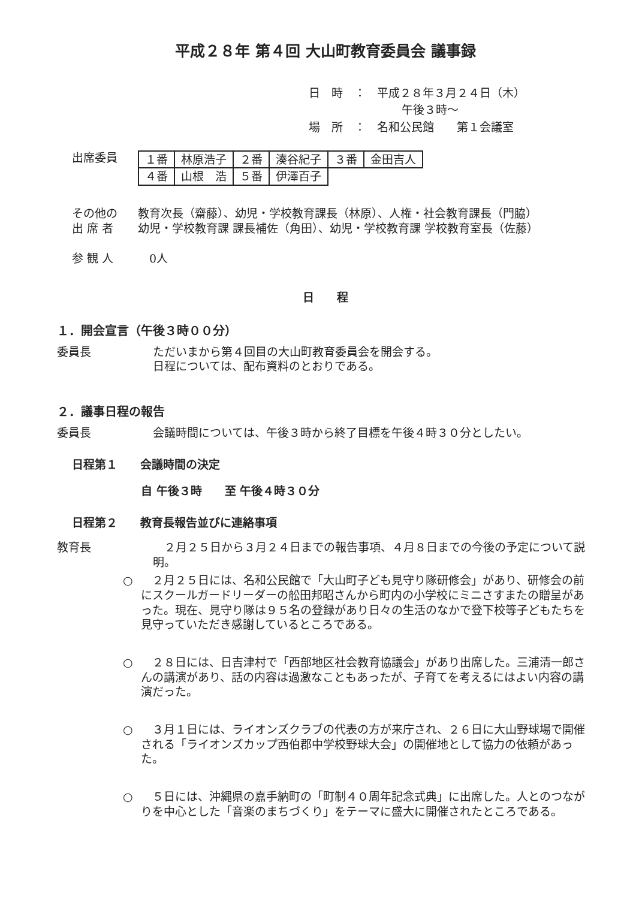平成２８年 第４回 大山町教育委員会 議事録
日　時　：　平成２８年３月２４日（木）
午後３時～
場　所　：　名和公民館　　第１会議室
出席委員
| １番 | 林原浩子 | ２番 | 湊谷紀子 | ３番 | 金田吉人 |
| ４番 | 山根 浩 | ５番 | 伊澤百子 | | |
その他の
出 席 者
教育次長（齋藤）、幼児・学校教育課長（林原）、人権・社会教育課長（門脇）
幼児・学校教育課 課長補佐（角田）、幼児・学校教育課 学校教育室長（佐藤）
参 観 人 　0人
日　　程
１．開会宣言（午後３時００分）
委員長 ただいまから第４回目の大山町教育委員会を開会する。
日程については、配布資料のとおりである。
２．議事日程の報告
委員長 会議時間については、午後３時から終了目標を午後４時３０分としたい。
日程第１　　会議時間の決定
自 午後３時　　至 午後４時３０分
日程第２　　教育長報告並びに連絡事項
教育長 　２月２５日から３月２４日までの報告事項、４月８日までの今後の予定について説明。
○ 　２月２５日には、名和公民館で「大山町子ども見守り隊研修会」があり、研修会の前にスクールガードリーダーの舩田邦昭さんから町内の小学校にミニさすまたの贈呈があった。現在、見守り隊は９５名の登録があり日々の生活のなかで登下校等子どもたちを見守っていただき感謝しているところである。
○ 　２８日には、日吉津村で「西部地区社会教育協議会」があり出席した。三浦清一郎さんの講演があり、話の内容は過激なこともあったが、子育てを考えるにはよい内容の講演だった。
○ 　３月１日には、ライオンズクラブの代表の方が来庁され、２６日に大山野球場で開催される「ライオンズカップ西伯郡中学校野球大会」の開催地として協力の依頼があった。
○ 　５日には、沖縄県の嘉手納町の「町制４０周年記念式典」に出席した。人とのつながりを中心とした「音楽のまちづくり」をテーマに盛大に開催されたところである。